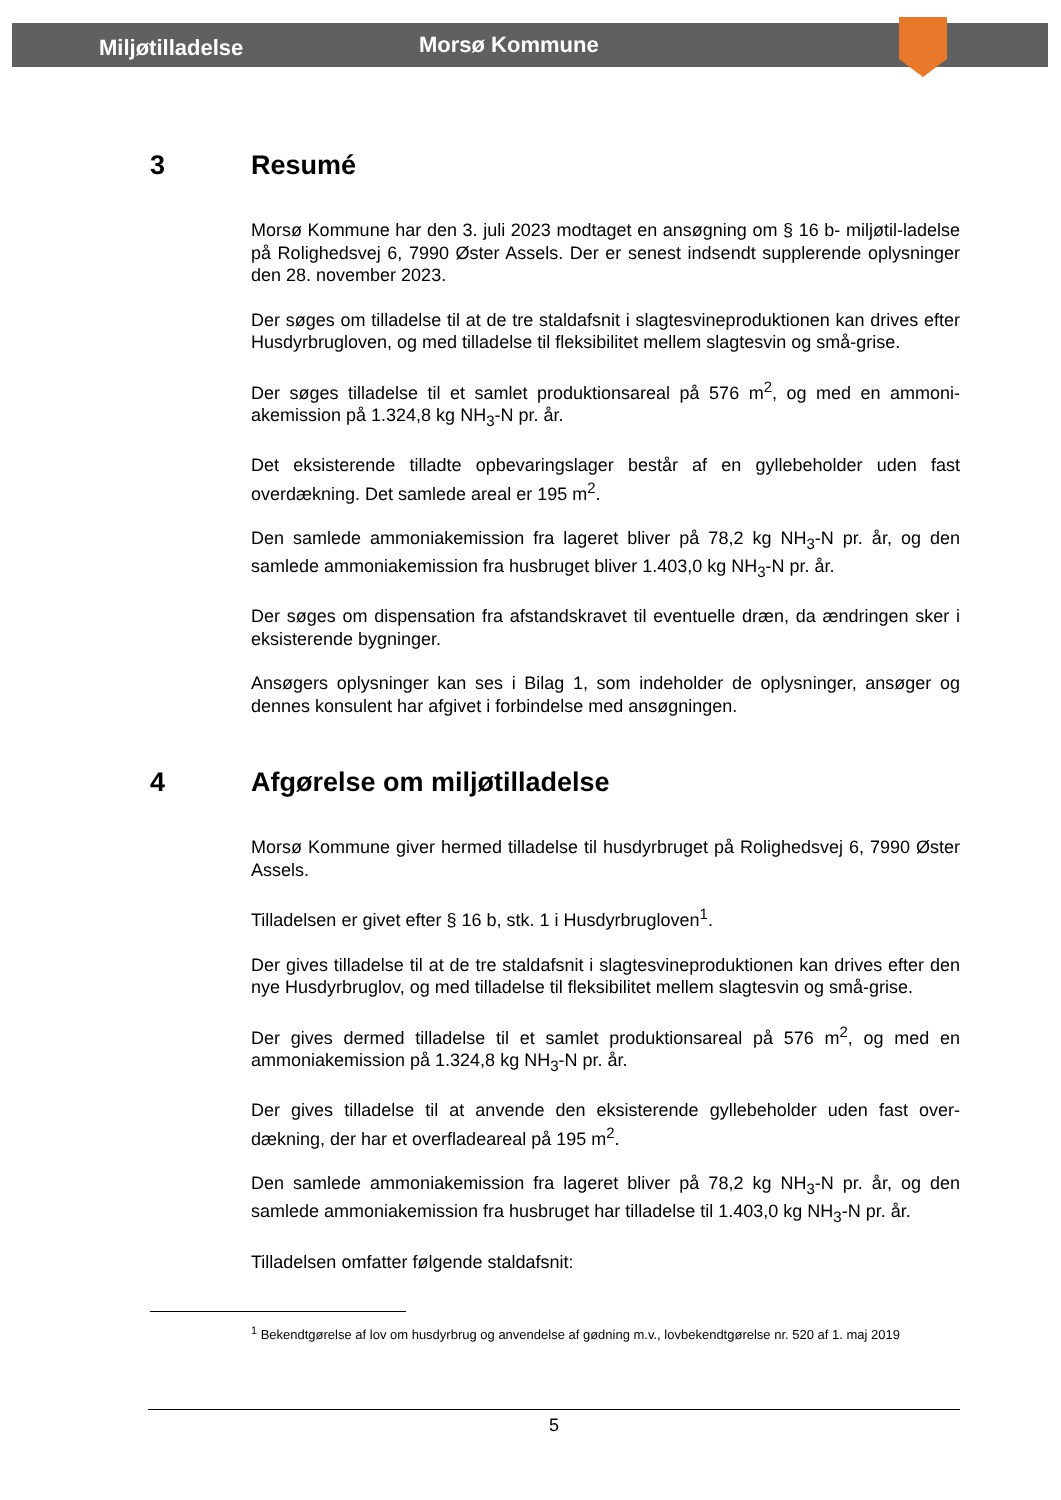Miljøtilladelse Morsø Kommune
3 Resumé
Morsø Kommune har den 3. juli 2023 modtaget en ansøgning om § 16 b- miljøtil-ladelse på Rolighedsvej 6, 7990 Øster Assels. Der er senest indsendt supplerende oplysninger den 28. november 2023.
Der søges om tilladelse til at de tre staldafsnit i slagtesvineproduktionen kan drives efter Husdyrbrugloven, og med tilladelse til fleksibilitet mellem slagtesvin og små-grise.
Der søges tilladelse til et samlet produktionsareal på 576 m<sup>2</sup>, og med en ammoni-akemission på 1.324,8 kg NH<sub>3</sub>-N pr. år.
Det eksisterende tilladte opbevaringslager består af en gyllebeholder uden fast overdækning. Det samlede areal er 195 m<sup>2</sup>.
Den samlede ammoniakemission fra lageret bliver på 78,2 kg NH<sub>3</sub>-N pr. år, og den samlede ammoniakemission fra husbruget bliver 1.403,0 kg NH<sub>3</sub>-N pr. år.
Der søges om dispensation fra afstandskravet til eventuelle dræn, da ændringen sker i eksisterende bygninger.
Ansøgers oplysninger kan ses i Bilag 1, som indeholder de oplysninger, ansøger og dennes konsulent har afgivet i forbindelse med ansøgningen.
4 Afgørelse om miljøtilladelse
Morsø Kommune giver hermed tilladelse til husdyrbruget på Rolighedsvej 6, 7990 Øster Assels.
Tilladelsen er givet efter § 16 b, stk. 1 i Husdyrbrugloven<sup>1</sup>.
Der gives tilladelse til at de tre staldafsnit i slagtesvineproduktionen kan drives efter den nye Husdyrbruglov, og med tilladelse til fleksibilitet mellem slagtesvin og små-grise.
Der gives dermed tilladelse til et samlet produktionsareal på 576 m<sup>2</sup>, og med en ammoniakemission på 1.324,8 kg NH<sub>3</sub>-N pr. år.
Der gives tilladelse til at anvende den eksisterende gyllebeholder uden fast over-dækning, der har et overfladeareal på 195 m<sup>2</sup>.
Den samlede ammoniakemission fra lageret bliver på 78,2 kg NH<sub>3</sub>-N pr. år, og den samlede ammoniakemission fra husbruget har tilladelse til 1.403,0 kg NH<sub>3</sub>-N pr. år.
Tilladelsen omfatter følgende staldafsnit:
<sup>1</sup> Bekendtgørelse af lov om husdyrbrug og anvendelse af gødning m.v., lovbekendtgørelse nr. 520 af 1. maj 2019
5